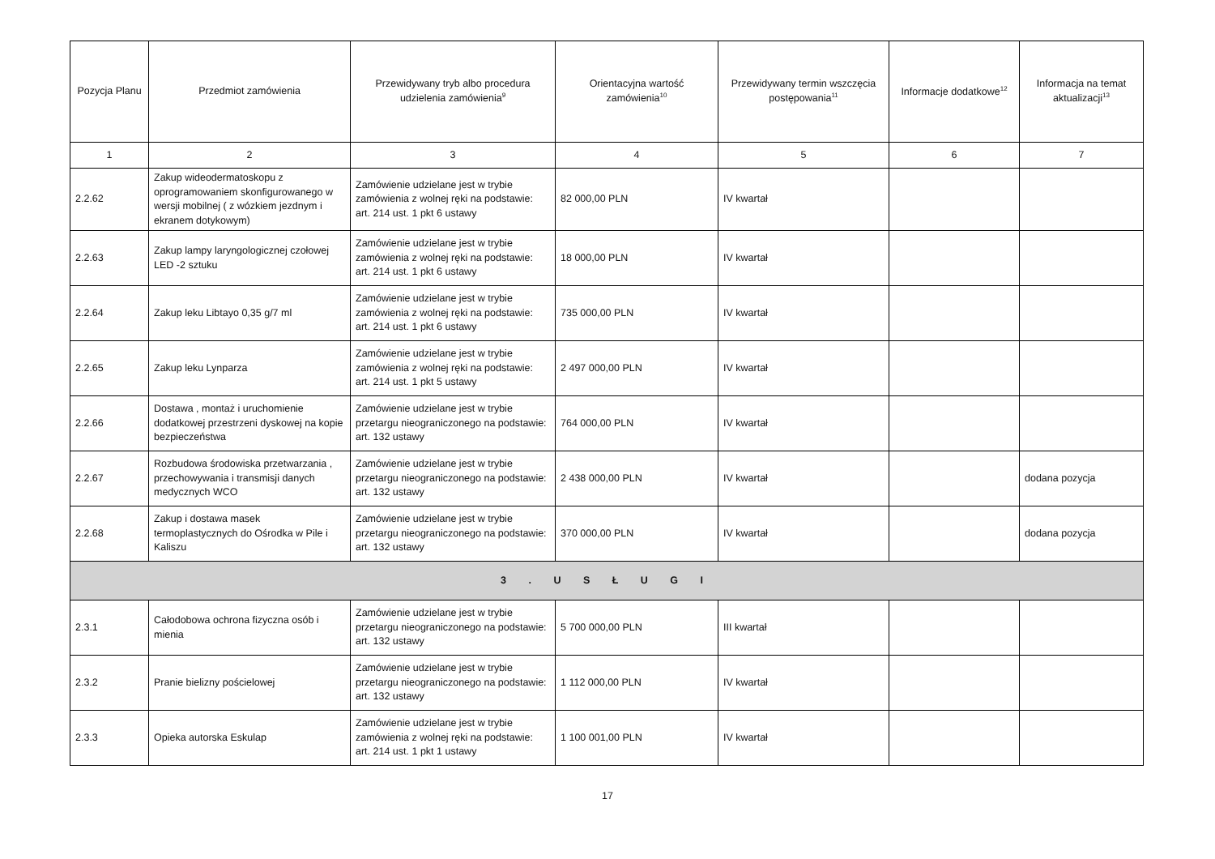| Pozycja Planu | Przedmiot zamówienia | Przewidywany tryb albo procedura udzielenia zamówienia<sup>9</sup> | Orientacyjna wartość zamówienia<sup>10</sup> | Przewidywany termin wszczęcia postępowania<sup>11</sup> | Informacje dodatkowe<sup>12</sup> | Informacja na temat aktualizacji<sup>13</sup> |
| --- | --- | --- | --- | --- | --- | --- |
| 1 | 2 | 3 | 4 | 5 | 6 | 7 |
| 2.2.62 | Zakup wideodermatoskopu z oprogramowaniem skonfigurowanego w wersji mobilnej ( z wózkiem jezdnym i ekranem dotykowym) | Zamówienie udzielane jest w trybie zamówienia z wolnej ręki na podstawie: art. 214 ust. 1 pkt 6 ustawy | 82 000,00 PLN | IV kwartał | | |
| 2.2.63 | Zakup lampy laryngologicznej czołowej LED -2 sztuku | Zamówienie udzielane jest w trybie zamówienia z wolnej ręki na podstawie: art. 214 ust. 1 pkt 6 ustawy | 18 000,00 PLN | IV kwartał | | |
| 2.2.64 | Zakup leku Libtayo 0,35 g/7 ml | Zamówienie udzielane jest w trybie zamówienia z wolnej ręki na podstawie: art. 214 ust. 1 pkt 6 ustawy | 735 000,00 PLN | IV kwartał | | |
| 2.2.65 | Zakup leku Lynparza | Zamówienie udzielane jest w trybie zamówienia z wolnej ręki na podstawie: art. 214 ust. 1 pkt 5 ustawy | 2 497 000,00 PLN | IV kwartał | | |
| 2.2.66 | Dostawa , montaż i uruchomienie dodatkowej przestrzeni dyskowej na kopie bezpieczeństwa | Zamówienie udzielane jest w trybie przetargu nieograniczonego na podstawie: art. 132 ustawy | 764 000,00 PLN | IV kwartał | | |
| 2.2.67 | Rozbudowa środowiska przetwarzania , przechowywania i transmisji danych medycznych WCO | Zamówienie udzielane jest w trybie przetargu nieograniczonego na podstawie: art. 132 ustawy | 2 438 000,00 PLN | IV kwartał | | dodana pozycja |
| 2.2.68 | Zakup i dostawa masek termoplastycznych do Ośrodka w Pile i Kaliszu | Zamówienie udzielane jest w trybie przetargu nieograniczonego na podstawie: art. 132 ustawy | 370 000,00 PLN | IV kwartał | | dodana pozycja |
| 3 . U S Ł U G I | | | | | | |
| 2.3.1 | Całodobowa ochrona fizyczna osób i mienia | Zamówienie udzielane jest w trybie przetargu nieograniczonego na podstawie: art. 132 ustawy | 5 700 000,00 PLN | III kwartał | | |
| 2.3.2 | Pranie bielizny pościelowej | Zamówienie udzielane jest w trybie przetargu nieograniczonego na podstawie: art. 132 ustawy | 1 112 000,00 PLN | IV kwartał | | |
| 2.3.3 | Opieka autorska Eskulap | Zamówienie udzielane jest w trybie zamówienia z wolnej ręki na podstawie: art. 214 ust. 1 pkt 1 ustawy | 1 100 001,00 PLN | IV kwartał | | |
17